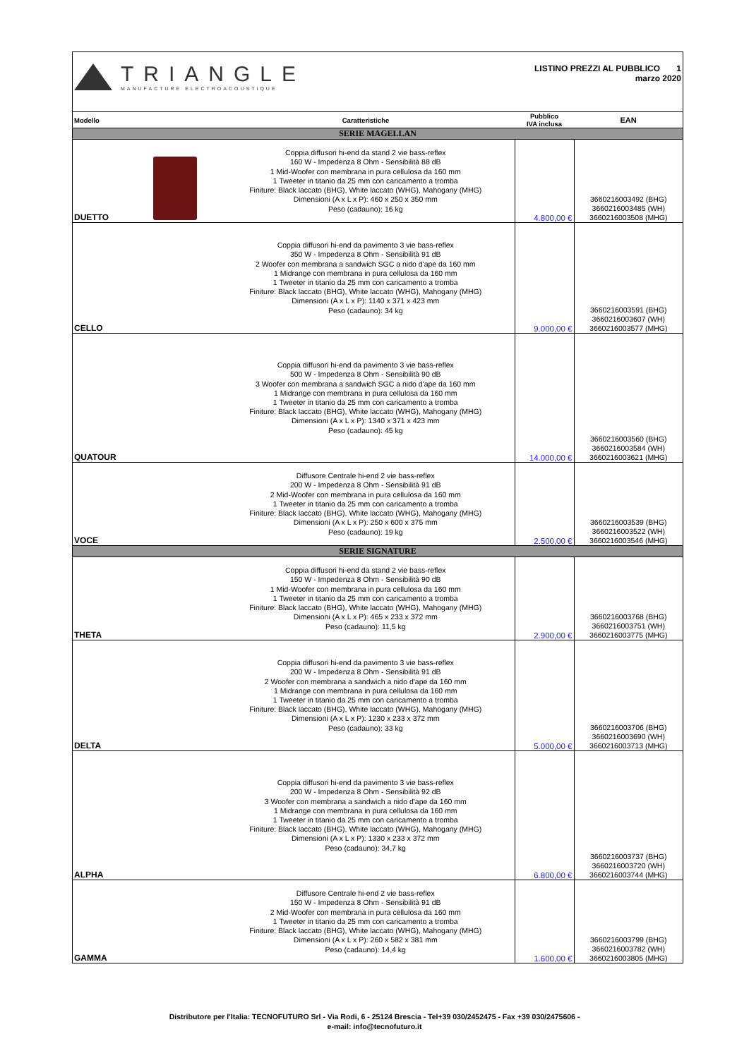| TRIANGLE MANUFACTURE ELECTROACOUSTIQUE | | LISTINO PREZZI AL PUBBLICO 1 marzo 2020 | |
| Modello | Caratteristiche | Pubblico IVA inclusa | EAN |
| SERIE MAGELLAN | | | |
| DUETTO | Coppia diffusori hi-end da stand 2 vie bass-reflex 160 W - Impedenza 8 Ohm - Sensibilità 88 dB 1 Mid-Woofer con membrana in pura cellulosa da 160 mm 1 Tweeter in titanio da 25 mm con caricamento a tromba Finiture: Black laccato (BHG), White laccato (WHG), Mahogany (MHG) Dimensioni (A x L x P): 460 x 250 x 350 mm Peso (cadauno): 16 kg | 4.800,00 € | 3660216003492 (BHG) 3660216003485 (WH) 3660216003508 (MHG) |
| CELLO | Coppia diffusori hi-end da pavimento 3 vie bass-reflex 350 W - Impedenza 8 Ohm - Sensibilità 91 dB 2 Woofer con membrana a sandwich SGC a nido d'ape da 160 mm 1 Midrange con membrana in pura cellulosa da 160 mm 1 Tweeter in titanio da 25 mm con caricamento a tromba Finiture: Black laccato (BHG), White laccato (WHG), Mahogany (MHG) Dimensioni (A x L x P): 1140 x 371 x 423 mm Peso (cadauno): 34 kg | 9.000,00 € | 3660216003591 (BHG) 3660216003607 (WH) 3660216003577 (MHG) |
| QUATOUR | Coppia diffusori hi-end da pavimento 3 vie bass-reflex 500 W - Impedenza 8 Ohm - Sensibilità 90 dB 3 Woofer con membrana a sandwich SGC a nido d'ape da 160 mm 1 Midrange con membrana in pura cellulosa da 160 mm 1 Tweeter in titanio da 25 mm con caricamento a tromba Finiture: Black laccato (BHG), White laccato (WHG), Mahogany (MHG) Dimensioni (A x L x P): 1340 x 371 x 423 mm Peso (cadauno): 45 kg | 14.000,00 € | 3660216003560 (BHG) 3660216003584 (WH) 3660216003621 (MHG) |
| VOCE | Diffusore Centrale hi-end 2 vie bass-reflex 200 W - Impedenza 8 Ohm - Sensibilità 91 dB 2 Mid-Woofer con membrana in pura cellulosa da 160 mm 1 Tweeter in titanio da 25 mm con caricamento a tromba Finiture: Black laccato (BHG), White laccato (WHG), Mahogany (MHG) Dimensioni (A x L x P): 250 x 600 x 375 mm Peso (cadauno): 19 kg | 2.500,00 € | 3660216003539 (BHG) 3660216003522 (WH) 3660216003546 (MHG) |
| SERIE SIGNATURE | | | |
| THETA | Coppia diffusori hi-end da stand 2 vie bass-reflex 150 W - Impedenza 8 Ohm - Sensibilità 90 dB 1 Mid-Woofer con membrana in pura cellulosa da 160 mm 1 Tweeter in titanio da 25 mm con caricamento a tromba Finiture: Black laccato (BHG), White laccato (WHG), Mahogany (MHG) Dimensioni (A x L x P): 465 x 233 x 372 mm Peso (cadauno): 11,5 kg | 2.900,00 € | 3660216003768 (BHG) 3660216003751 (WH) 3660216003775 (MHG) |
| DELTA | Coppia diffusori hi-end da pavimento 3 vie bass-reflex 200 W - Impedenza 8 Ohm - Sensibilità 91 dB 2 Woofer con membrana a sandwich a nido d'ape da 160 mm 1 Midrange con membrana in pura cellulosa da 160 mm 1 Tweeter in titanio da 25 mm con caricamento a tromba Finiture: Black laccato (BHG), White laccato (WHG), Mahogany (MHG) Dimensioni (A x L x P): 1230 x 233 x 372 mm Peso (cadauno): 33 kg | 5.000,00 € | 3660216003706 (BHG) 3660216003690 (WH) 3660216003713 (MHG) |
| ALPHA | Coppia diffusori hi-end da pavimento 3 vie bass-reflex 200 W - Impedenza 8 Ohm - Sensibilità 92 dB 3 Woofer con membrana a sandwich a nido d'ape da 160 mm 1 Midrange con membrana in pura cellulosa da 160 mm 1 Tweeter in titanio da 25 mm con caricamento a tromba Finiture: Black laccato (BHG), White laccato (WHG), Mahogany (MHG) Dimensioni (A x L x P): 1330 x 233 x 372 mm Peso (cadauno): 34,7 kg | 6.800,00 € | 3660216003737 (BHG) 3660216003720 (WH) 3660216003744 (MHG) |
| GAMMA | Diffusore Centrale hi-end 2 vie bass-reflex 150 W - Impedenza 8 Ohm - Sensibilità 91 dB 2 Mid-Woofer con membrana in pura cellulosa da 160 mm 1 Tweeter in titanio da 25 mm con caricamento a tromba Finiture: Black laccato (BHG), White laccato (WHG), Mahogany (MHG) Dimensioni (A x L x P): 260 x 582 x 381 mm Peso (cadauno): 14,4 kg | 1.600,00 € | 3660216003799 (BHG) 3660216003782 (WH) 3660216003805 (MHG) |
Distributore per l'Italia: TECNOFUTURO Srl - Via Rodi, 6 - 25124 Brescia - Tel+39 030/2452475 - Fax +39 030/2475606 -
e-mail: info@tecnofuturo.it